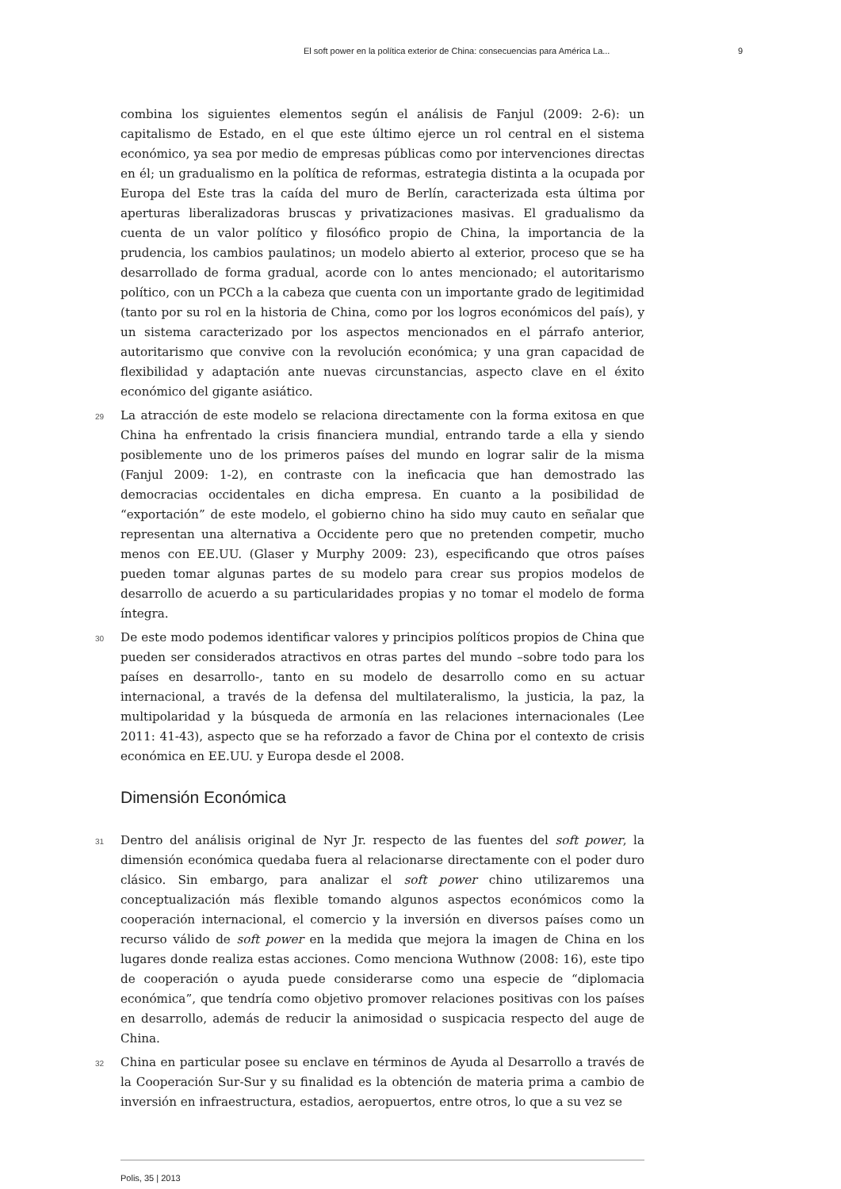El soft power en la política exterior de China: consecuencias para América La... 9
combina los siguientes elementos según el análisis de Fanjul (2009: 2-6): un capitalismo de Estado, en el que este último ejerce un rol central en el sistema económico, ya sea por medio de empresas públicas como por intervenciones directas en él; un gradualismo en la política de reformas, estrategia distinta a la ocupada por Europa del Este tras la caída del muro de Berlín, caracterizada esta última por aperturas liberalizadoras bruscas y privatizaciones masivas. El gradualismo da cuenta de un valor político y filosófico propio de China, la importancia de la prudencia, los cambios paulatinos; un modelo abierto al exterior, proceso que se ha desarrollado de forma gradual, acorde con lo antes mencionado; el autoritarismo político, con un PCCh a la cabeza que cuenta con un importante grado de legitimidad (tanto por su rol en la historia de China, como por los logros económicos del país), y un sistema caracterizado por los aspectos mencionados en el párrafo anterior, autoritarismo que convive con la revolución económica; y una gran capacidad de flexibilidad y adaptación ante nuevas circunstancias, aspecto clave en el éxito económico del gigante asiático.
29
La atracción de este modelo se relaciona directamente con la forma exitosa en que China ha enfrentado la crisis financiera mundial, entrando tarde a ella y siendo posiblemente uno de los primeros países del mundo en lograr salir de la misma (Fanjul 2009: 1-2), en contraste con la ineficacia que han demostrado las democracias occidentales en dicha empresa. En cuanto a la posibilidad de “exportación” de este modelo, el gobierno chino ha sido muy cauto en señalar que representan una alternativa a Occidente pero que no pretenden competir, mucho menos con EE.UU. (Glaser y Murphy 2009: 23), especificando que otros países pueden tomar algunas partes de su modelo para crear sus propios modelos de desarrollo de acuerdo a su particularidades propias y no tomar el modelo de forma íntegra.
30
De este modo podemos identificar valores y principios políticos propios de China que pueden ser considerados atractivos en otras partes del mundo –sobre todo para los países en desarrollo-, tanto en su modelo de desarrollo como en su actuar internacional, a través de la defensa del multilateralismo, la justicia, la paz, la multipolaridad y la búsqueda de armonía en las relaciones internacionales (Lee 2011: 41-43), aspecto que se ha reforzado a favor de China por el contexto de crisis económica en EE.UU. y Europa desde el 2008.
Dimensión Económica
31
Dentro del análisis original de Nyr Jr. respecto de las fuentes del soft power, la dimensión económica quedaba fuera al relacionarse directamente con el poder duro clásico. Sin embargo, para analizar el soft power chino utilizaremos una conceptualización más flexible tomando algunos aspectos económicos como la cooperación internacional, el comercio y la inversión en diversos países como un recurso válido de soft power en la medida que mejora la imagen de China en los lugares donde realiza estas acciones. Como menciona Wuthnow (2008: 16), este tipo de cooperación o ayuda puede considerarse como una especie de “diplomacia económica”, que tendría como objetivo promover relaciones positivas con los países en desarrollo, además de reducir la animosidad o suspicacia respecto del auge de China.
32
China en particular posee su enclave en términos de Ayuda al Desarrollo a través de la Cooperación Sur-Sur y su finalidad es la obtención de materia prima a cambio de inversión en infraestructura, estadios, aeropuertos, entre otros, lo que a su vez se
Polis, 35 | 2013